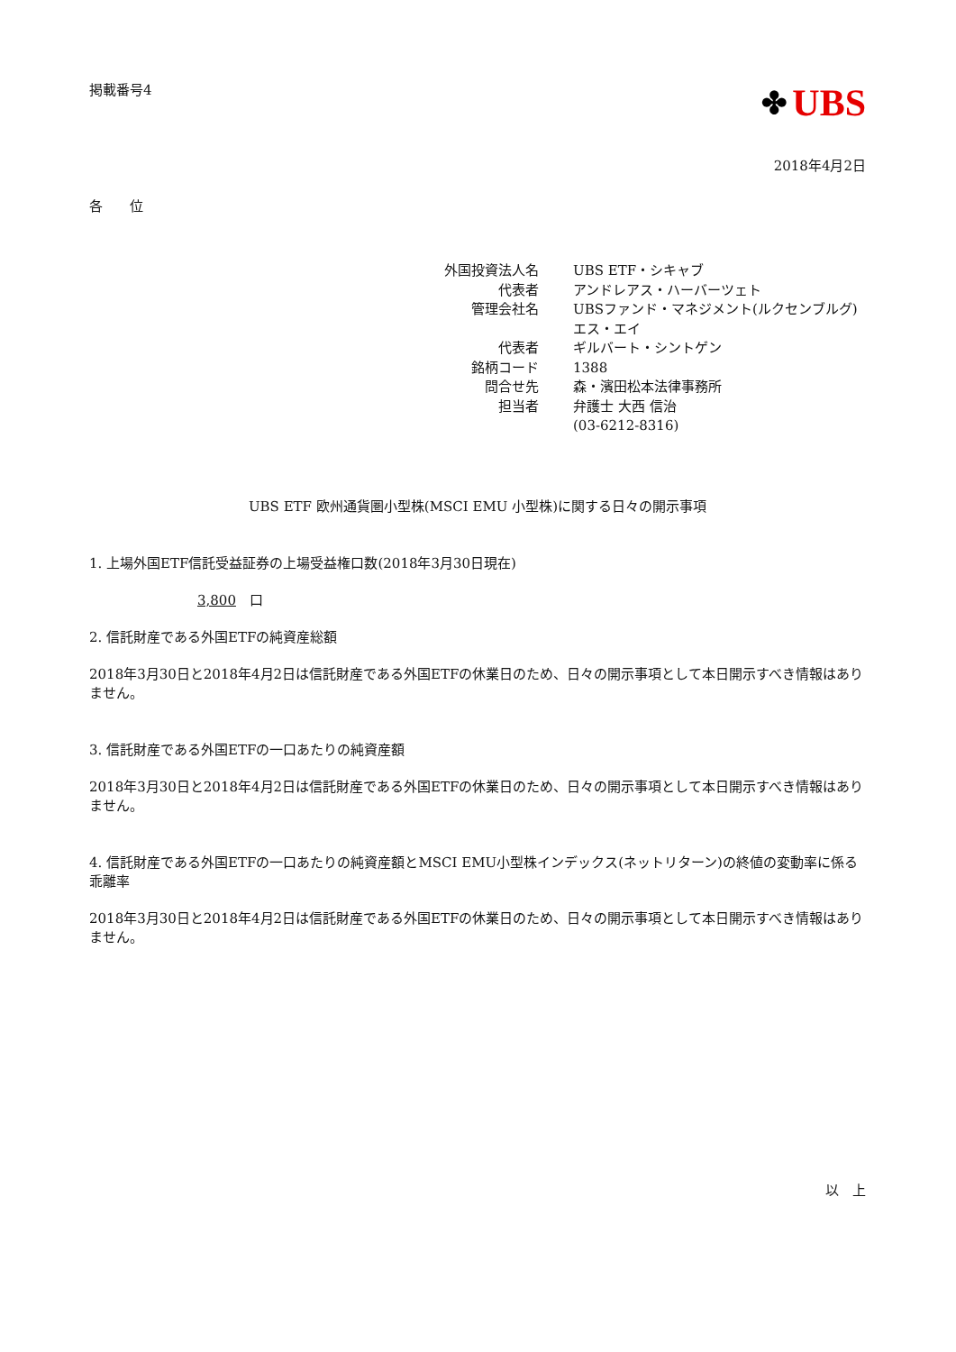掲載番号4
✤ UBS
2018年4月2日
各　　位
| 外国投資法人名 | UBS ETF・シキャブ |
| 代表者 | アンドレアス・ハーバーツェト |
| 管理会社名 | UBSファンド・マネジメント(ルクセンブルグ)エス・エイ |
| 代表者 | ギルバート・シントゲン |
| 銘柄コード | 1388 |
| 問合せ先 | 森・濱田松本法律事務所 |
| 担当者 | 弁護士 大西 信治 |
| | (03-6212-8316) |
UBS ETF 欧州通貨圏小型株(MSCI EMU 小型株)に関する日々の開示事項
1. 上場外国ETF信託受益証券の上場受益権口数(2018年3月30日現在)
3,800　口
2. 信託財産である外国ETFの純資産総額
2018年3月30日と2018年4月2日は信託財産である外国ETFの休業日のため、日々の開示事項として本日開示すべき情報はありません。
3. 信託財産である外国ETFの一口あたりの純資産額
2018年3月30日と2018年4月2日は信託財産である外国ETFの休業日のため、日々の開示事項として本日開示すべき情報はありません。
4. 信託財産である外国ETFの一口あたりの純資産額とMSCI EMU小型株インデックス(ネットリターン)の終値の変動率に係る乖離率
2018年3月30日と2018年4月2日は信託財産である外国ETFの休業日のため、日々の開示事項として本日開示すべき情報はありません。
以　上